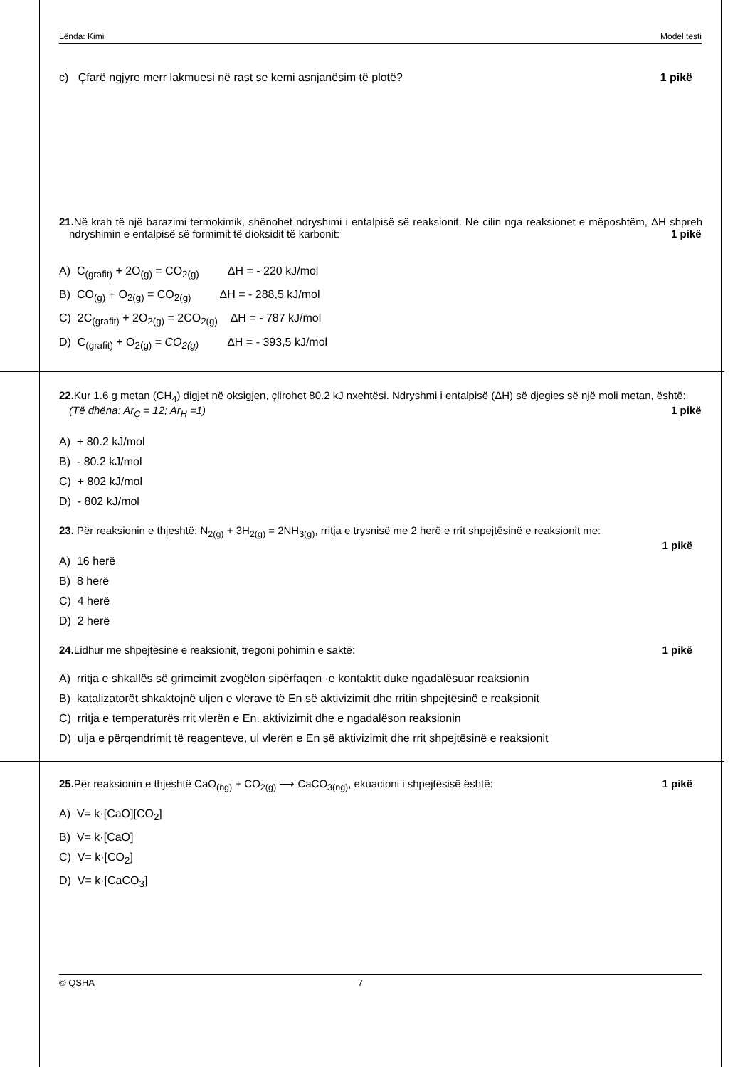Lënda: Kimi Model testi
c) Çfarë ngjyre merr lakmuesi në rast se kemi asnjanësim të plotë? 1 pikë
21. Në krah të një barazimi termokimik, shënohet ndryshimi i entalpisë së reaksionit. Në cilin nga reaksionet e mëposhtëm, ΔH shpreh ndryshimin e entalpisë së formimit të dioksidit të karbonit: 1 pikë
A) C<sub>(grafit)</sub> + 2O<sub>(g)</sub> = CO<sub>2(g)</sub> ΔH = - 220 kJ/mol
B) CO<sub>(g)</sub> + O<sub>2(g)</sub> = CO<sub>2(g)</sub> ΔH = - 288,5 kJ/mol
C) 2C<sub>(grafit)</sub> + 2O<sub>2(g)</sub> = 2CO<sub>2(g)</sub> ΔH = - 787 kJ/mol
D) C<sub>(grafit)</sub> + O<sub>2(g)</sub> = CO<sub>2(g)</sub> ΔH = - 393,5 kJ/mol
22. Kur 1.6 g metan (CH<sub>4</sub>) digjet në oksigjen, çlirohet 80.2 kJ nxehtësi. Ndryshmi i entalpisë (ΔH) së djegies së një moli metan, është: 1 pikë
(Të dhëna: Ar<sub>C</sub> = 12; Ar<sub>H</sub> =1)
A) + 80.2 kJ/mol
B) - 80.2 kJ/mol
C) + 802 kJ/mol
D) - 802 kJ/mol
23. Për reaksionin e thjeshtë: N<sub>2(g)</sub> + 3H<sub>2(g)</sub> = 2NH<sub>3(g)</sub>, rritja e trysnisë me 2 herë e rrit shpejtësinë e reaksionit me:
1 pikë
A) 16 herë
B) 8 herë
C) 4 herë
D) 2 herë
24. Lidhur me shpejtësinë e reaksionit, tregoni pohimin e saktë: 1 pikë
A) rritja e shkallës së grimcimit zvogëlon sipërfaqen ·e kontaktit duke ngadalësuar reaksionin
B) katalizatorët shkaktojnë uljen e vlerave të En së aktivizimit dhe rritin shpejtësinë e reaksionit
C) rritja e temperaturës rrit vlerën e En. aktivizimit dhe e ngadalëson reaksionin
D) ulja e përqendrimit të reagenteve, ul vlerën e En së aktivizimit dhe rrit shpejtësinë e reaksionit
25. Për reaksionin e thjeshtë CaO<sub>(ng)</sub> + CO<sub>2(g)</sub> ⟶ CaCO<sub>3(ng)</sub>, ekuacioni i shpejtësisë është: 1 pikë
A) V= k·[CaO][CO<sub>2</sub>]
B) V= k·[CaO]
C) V= k·[CO<sub>2</sub>]
D) V= k·[CaCO<sub>3</sub>]
© QSHA 7